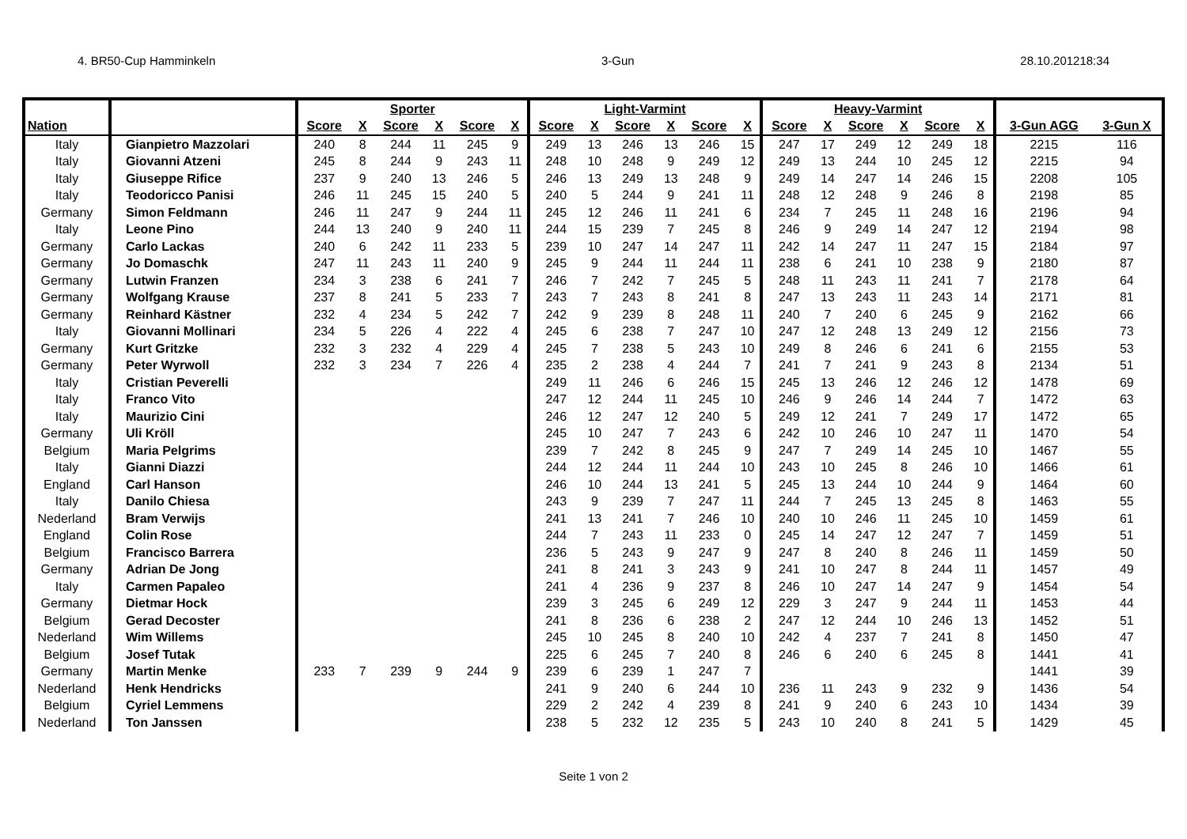4. BR50-Cup Hamminkeln 3-Gun 28.10.201218:34
| | | Sporter | | | | | | Light-Varmint | | | | | | Heavy-Varmint | | | | | | | |
| --- | --- | --- | --- | --- | --- | --- | --- | --- | --- | --- | --- | --- | --- | --- | --- | --- | --- | --- | --- | --- | --- |
| Nation | | Score | X | Score | X | Score | X | Score | X | Score | X | Score | X | Score | X | Score | X | Score | X | 3-Gun AGG | 3-Gun X |
| Italy | Gianpietro Mazzolari | 240 | 8 | 244 | 11 | 245 | 9 | 249 | 13 | 246 | 13 | 246 | 15 | 247 | 17 | 249 | 12 | 249 | 18 | 2215 | 116 |
| Italy | Giovanni Atzeni | 245 | 8 | 244 | 9 | 243 | 11 | 248 | 10 | 248 | 9 | 249 | 12 | 249 | 13 | 244 | 10 | 245 | 12 | 2215 | 94 |
| Italy | Giuseppe Rifice | 237 | 9 | 240 | 13 | 246 | 5 | 246 | 13 | 249 | 13 | 248 | 9 | 249 | 14 | 247 | 14 | 246 | 15 | 2208 | 105 |
| Italy | Teodoricco Panisi | 246 | 11 | 245 | 15 | 240 | 5 | 240 | 5 | 244 | 9 | 241 | 11 | 248 | 12 | 248 | 9 | 246 | 8 | 2198 | 85 |
| Germany | Simon Feldmann | 246 | 11 | 247 | 9 | 244 | 11 | 245 | 12 | 246 | 11 | 241 | 6 | 234 | 7 | 245 | 11 | 248 | 16 | 2196 | 94 |
| Italy | Leone Pino | 244 | 13 | 240 | 9 | 240 | 11 | 244 | 15 | 239 | 7 | 245 | 8 | 246 | 9 | 249 | 14 | 247 | 12 | 2194 | 98 |
| Germany | Carlo Lackas | 240 | 6 | 242 | 11 | 233 | 5 | 239 | 10 | 247 | 14 | 247 | 11 | 242 | 14 | 247 | 11 | 247 | 15 | 2184 | 97 |
| Germany | Jo Domaschk | 247 | 11 | 243 | 11 | 240 | 9 | 245 | 9 | 244 | 11 | 244 | 11 | 238 | 6 | 241 | 10 | 238 | 9 | 2180 | 87 |
| Germany | Lutwin Franzen | 234 | 3 | 238 | 6 | 241 | 7 | 246 | 7 | 242 | 7 | 245 | 5 | 248 | 11 | 243 | 11 | 241 | 7 | 2178 | 64 |
| Germany | Wolfgang Krause | 237 | 8 | 241 | 5 | 233 | 7 | 243 | 7 | 243 | 8 | 241 | 8 | 247 | 13 | 243 | 11 | 243 | 14 | 2171 | 81 |
| Germany | Reinhard Kästner | 232 | 4 | 234 | 5 | 242 | 7 | 242 | 9 | 239 | 8 | 248 | 11 | 240 | 7 | 240 | 6 | 245 | 9 | 2162 | 66 |
| Italy | Giovanni Mollinari | 234 | 5 | 226 | 4 | 222 | 4 | 245 | 6 | 238 | 7 | 247 | 10 | 247 | 12 | 248 | 13 | 249 | 12 | 2156 | 73 |
| Germany | Kurt Gritzke | 232 | 3 | 232 | 4 | 229 | 4 | 245 | 7 | 238 | 5 | 243 | 10 | 249 | 8 | 246 | 6 | 241 | 6 | 2155 | 53 |
| Germany | Peter Wyrwoll | 232 | 3 | 234 | 7 | 226 | 4 | 235 | 2 | 238 | 4 | 244 | 7 | 241 | 7 | 241 | 9 | 243 | 8 | 2134 | 51 |
| Italy | Cristian Peverelli | | | | | | | 249 | 11 | 246 | 6 | 246 | 15 | 245 | 13 | 246 | 12 | 246 | 12 | 1478 | 69 |
| Italy | Franco Vito | | | | | | | 247 | 12 | 244 | 11 | 245 | 10 | 246 | 9 | 246 | 14 | 244 | 7 | 1472 | 63 |
| Italy | Maurizio Cini | | | | | | | 246 | 12 | 247 | 12 | 240 | 5 | 249 | 12 | 241 | 7 | 249 | 17 | 1472 | 65 |
| Germany | Uli Kröll | | | | | | | 245 | 10 | 247 | 7 | 243 | 6 | 242 | 10 | 246 | 10 | 247 | 11 | 1470 | 54 |
| Belgium | Maria Pelgrims | | | | | | | 239 | 7 | 242 | 8 | 245 | 9 | 247 | 7 | 249 | 14 | 245 | 10 | 1467 | 55 |
| Italy | Gianni Diazzi | | | | | | | 244 | 12 | 244 | 11 | 244 | 10 | 243 | 10 | 245 | 8 | 246 | 10 | 1466 | 61 |
| England | Carl Hanson | | | | | | | 246 | 10 | 244 | 13 | 241 | 5 | 245 | 13 | 244 | 10 | 244 | 9 | 1464 | 60 |
| Italy | Danilo Chiesa | | | | | | | 243 | 9 | 239 | 7 | 247 | 11 | 244 | 7 | 245 | 13 | 245 | 8 | 1463 | 55 |
| Nederland | Bram Verwijs | | | | | | | 241 | 13 | 241 | 7 | 246 | 10 | 240 | 10 | 246 | 11 | 245 | 10 | 1459 | 61 |
| England | Colin Rose | | | | | | | 244 | 7 | 243 | 11 | 233 | 0 | 245 | 14 | 247 | 12 | 247 | 7 | 1459 | 51 |
| Belgium | Francisco Barrera | | | | | | | 236 | 5 | 243 | 9 | 247 | 9 | 247 | 8 | 240 | 8 | 246 | 11 | 1459 | 50 |
| Germany | Adrian De Jong | | | | | | | 241 | 8 | 241 | 3 | 243 | 9 | 241 | 10 | 247 | 8 | 244 | 11 | 1457 | 49 |
| Italy | Carmen Papaleo | | | | | | | 241 | 4 | 236 | 9 | 237 | 8 | 246 | 10 | 247 | 14 | 247 | 9 | 1454 | 54 |
| Germany | Dietmar Hock | | | | | | | 239 | 3 | 245 | 6 | 249 | 12 | 229 | 3 | 247 | 9 | 244 | 11 | 1453 | 44 |
| Belgium | Gerad Decoster | | | | | | | 241 | 8 | 236 | 6 | 238 | 2 | 247 | 12 | 244 | 10 | 246 | 13 | 1452 | 51 |
| Nederland | Wim Willems | | | | | | | 245 | 10 | 245 | 8 | 240 | 10 | 242 | 4 | 237 | 7 | 241 | 8 | 1450 | 47 |
| Belgium | Josef Tutak | | | | | | | 225 | 6 | 245 | 7 | 240 | 8 | 246 | 6 | 240 | 6 | 245 | 8 | 1441 | 41 |
| Germany | Martin Menke | 233 | 7 | 239 | 9 | 244 | 9 | 239 | 6 | 239 | 1 | 247 | 7 | | | | | | | 1441 | 39 |
| Nederland | Henk Hendricks | | | | | | | 241 | 9 | 240 | 6 | 244 | 10 | 236 | 11 | 243 | 9 | 232 | 9 | 1436 | 54 |
| Belgium | Cyriel Lemmens | | | | | | | 229 | 2 | 242 | 4 | 239 | 8 | 241 | 9 | 240 | 6 | 243 | 10 | 1434 | 39 |
| Nederland | Ton Janssen | | | | | | | 238 | 5 | 232 | 12 | 235 | 5 | 243 | 10 | 240 | 8 | 241 | 5 | 1429 | 45 |
Seite 1 von 2